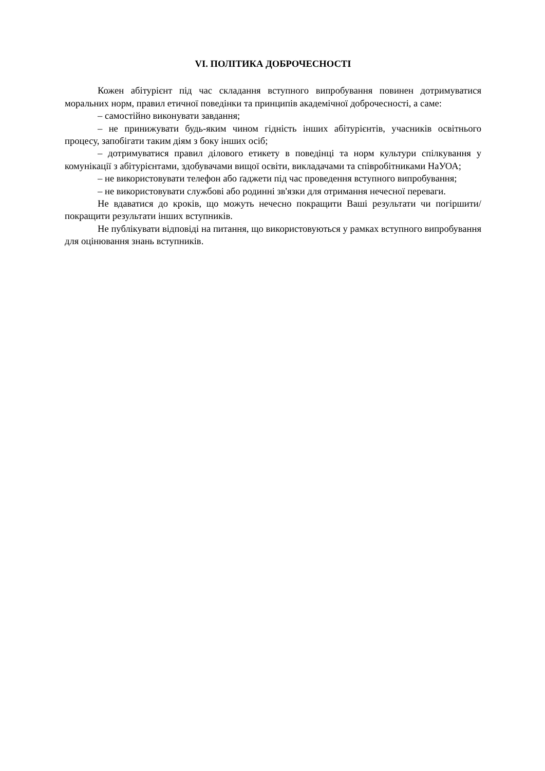VI. ПОЛІТИКА ДОБРОЧЕСНОСТІ
Кожен абітурієнт під час складання вступного випробування повинен дотримуватися моральних норм, правил етичної поведінки та принципів академічної доброчесності, а саме:
– самостійно виконувати завдання;
– не принижувати будь-яким чином гідність інших абітурієнтів, учасників освітнього процесу, запобігати таким діям з боку інших осіб;
– дотримуватися правил ділового етикету в поведінці та норм культури спілкування у комунікації з абітурієнтами, здобувачами вищої освіти, викладачами та співробітниками НаУОА;
– не використовувати телефон або ґаджети під час проведення вступного випробування;
– не використовувати службові або родинні зв'язки для отримання нечесної переваги.
Не вдаватися до кроків, що можуть нечесно покращити Ваші результати чи погіршити/покращити результати інших вступників.
Не публікувати відповіді на питання, що використовуються у рамках вступного випробування для оцінювання знань вступників.